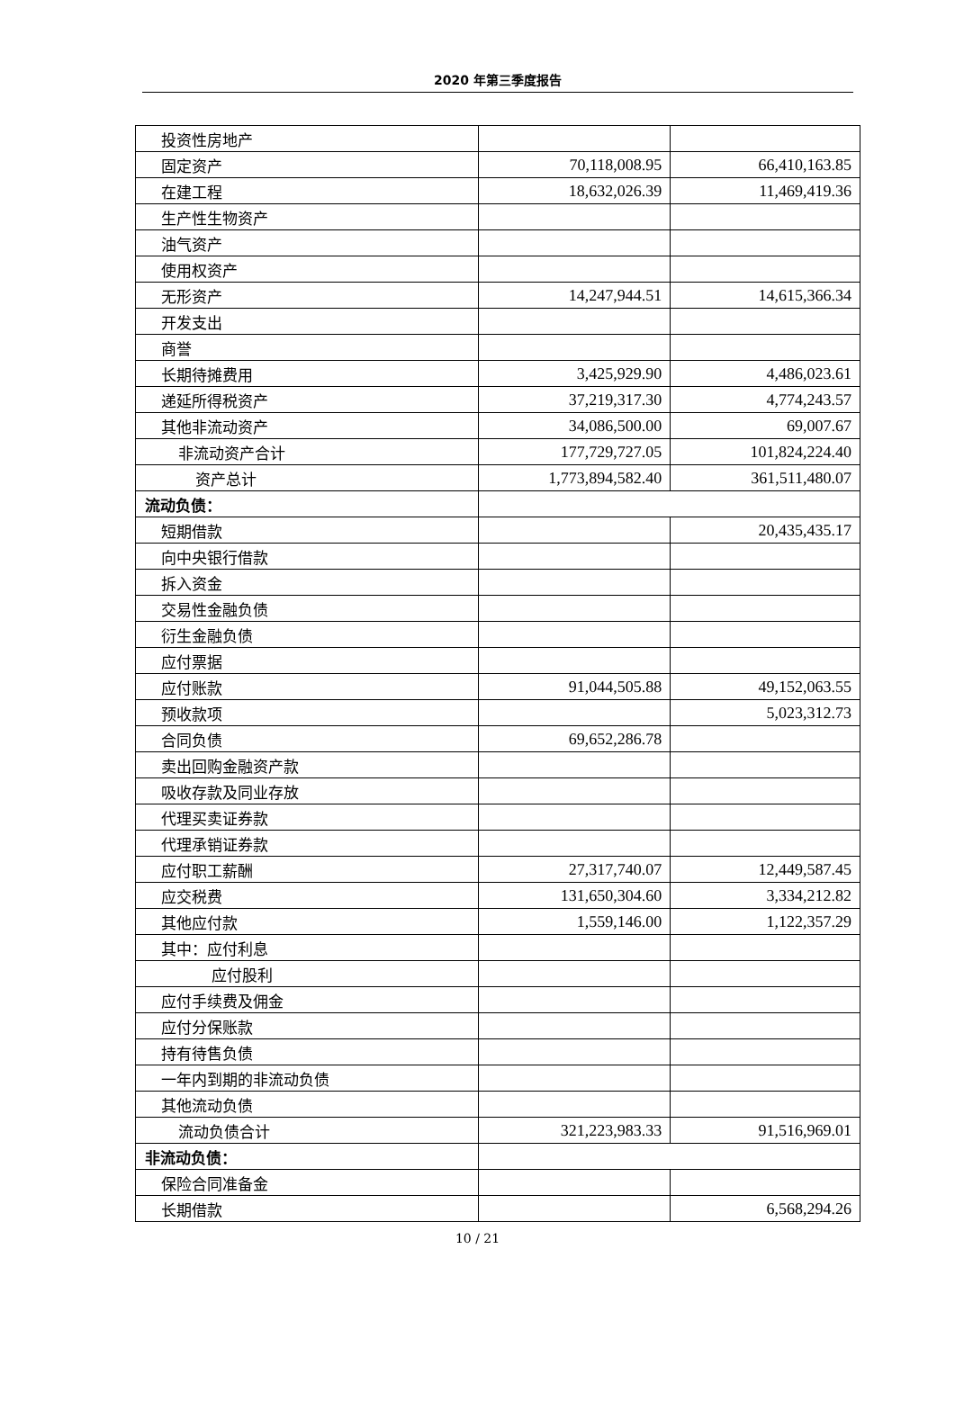2020 年第三季度报告
| 投资性房地产 | | |
| 固定资产 | 70,118,008.95 | 66,410,163.85 |
| 在建工程 | 18,632,026.39 | 11,469,419.36 |
| 生产性生物资产 | | |
| 油气资产 | | |
| 使用权资产 | | |
| 无形资产 | 14,247,944.51 | 14,615,366.34 |
| 开发支出 | | |
| 商誉 | | |
| 长期待摊费用 | 3,425,929.90 | 4,486,023.61 |
| 递延所得税资产 | 37,219,317.30 | 4,774,243.57 |
| 其他非流动资产 | 34,086,500.00 | 69,007.67 |
| 非流动资产合计 | 177,729,727.05 | 101,824,224.40 |
| 资产总计 | 1,773,894,582.40 | 361,511,480.07 |
| 流动负债： | | |
| 短期借款 | | 20,435,435.17 |
| 向中央银行借款 | | |
| 拆入资金 | | |
| 交易性金融负债 | | |
| 衍生金融负债 | | |
| 应付票据 | | |
| 应付账款 | 91,044,505.88 | 49,152,063.55 |
| 预收款项 | | 5,023,312.73 |
| 合同负债 | 69,652,286.78 | |
| 卖出回购金融资产款 | | |
| 吸收存款及同业存放 | | |
| 代理买卖证券款 | | |
| 代理承销证券款 | | |
| 应付职工薪酬 | 27,317,740.07 | 12,449,587.45 |
| 应交税费 | 131,650,304.60 | 3,334,212.82 |
| 其他应付款 | 1,559,146.00 | 1,122,357.29 |
| 其中：应付利息 | | |
| 应付股利 | | |
| 应付手续费及佣金 | | |
| 应付分保账款 | | |
| 持有待售负债 | | |
| 一年内到期的非流动负债 | | |
| 其他流动负债 | | |
| 流动负债合计 | 321,223,983.33 | 91,516,969.01 |
| 非流动负债： | | |
| 保险合同准备金 | | |
| 长期借款 | | 6,568,294.26 |
10 / 21